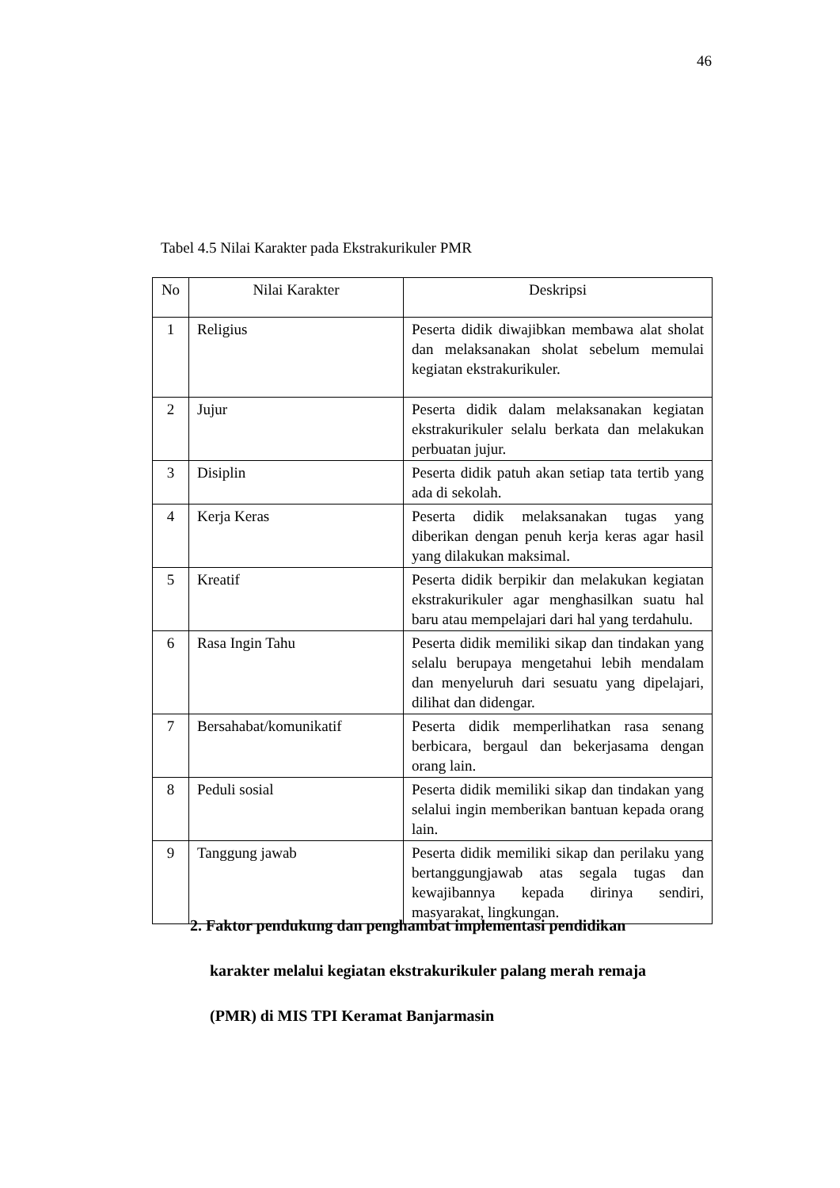46
Tabel 4.5 Nilai Karakter pada Ekstrakurikuler PMR
| No | Nilai Karakter | Deskripsi |
| --- | --- | --- |
| 1 | Religius | Peserta didik diwajibkan membawa alat sholat dan melaksanakan sholat sebelum memulai kegiatan ekstrakurikuler. |
| 2 | Jujur | Peserta didik dalam melaksanakan kegiatan ekstrakurikuler selalu berkata dan melakukan perbuatan jujur. |
| 3 | Disiplin | Peserta didik patuh akan setiap tata tertib yang ada di sekolah. |
| 4 | Kerja Keras | Peserta didik melaksanakan tugas yang diberikan dengan penuh kerja keras agar hasil yang dilakukan maksimal. |
| 5 | Kreatif | Peserta didik berpikir dan melakukan kegiatan ekstrakurikuler agar menghasilkan suatu hal baru atau mempelajari dari hal yang terdahulu. |
| 6 | Rasa Ingin Tahu | Peserta didik memiliki sikap dan tindakan yang selalu berupaya mengetahui lebih mendalam dan menyeluruh dari sesuatu yang dipelajari, dilihat dan didengar. |
| 7 | Bersahabat/komunikatif | Peserta didik memperlihatkan rasa senang berbicara, bergaul dan bekerjasama dengan orang lain. |
| 8 | Peduli sosial | Peserta didik memiliki sikap dan tindakan yang selalui ingin memberikan bantuan kepada orang lain. |
| 9 | Tanggung jawab | Peserta didik memiliki sikap dan perilaku yang bertanggungjawab atas segala tugas dan kewajibannya kepada dirinya sendiri, masyarakat, lingkungan. |
2. Faktor pendukung dan penghambat implementasi pendidikan
karakter melalui kegiatan ekstrakurikuler palang merah remaja
(PMR) di MIS TPI Keramat Banjarmasin